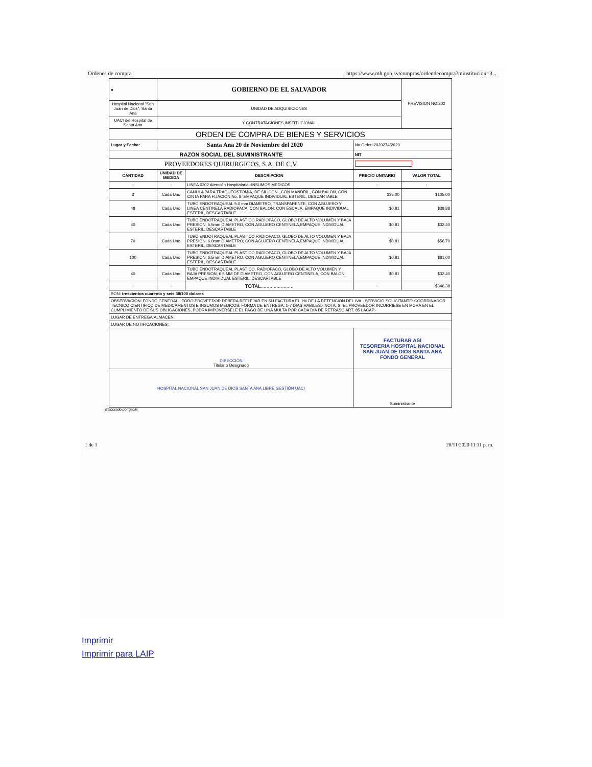Ordenes de compra https://www.mh.gob.sv/compras/ordendecompra?minstitucion=3...
| ● | GOBIERNO DE EL SALVADOR | | | PREVISION NO:202 |
| Hospital Nacional "San Juan de Dios", Santa Ana | UNIDAD DE ADQUISICIONES | | | |
| UACI del Hospital de Santa Ana | Y CONTRATACIONES INSTITUCIONAL | | | |
| ORDEN DE COMPRA DE BIENES Y SERVICIOS | | | | |
| Lugar y Fecha: | Santa Ana 20 de Noviembre del 2020 | | No.Orden:2020274/2020 | |
| RAZON SOCIAL DEL SUMINISTRANTE | | | NIT | |
| PROVEEDORES QUIRURGICOS, S.A. DE C.V. | | | | |
| CANTIDAD | UNIDAD DE MEDIDA | DESCRIPCION | PRECIO UNITARIO | VALOR TOTAL |
| - | - | LINEA 0202 Atención Hospitalaria--INSUMOS MEDICOS | - | - |
| 3 | Cada Uno | CANULA PARA TRAQUEOSTOMIA, DE SILICON , CON MANDRIL, CON BALON, CON CINTA PARA FIJACION No. 8, EMPAQUE INDIVIDUAL ESTERIL, DESCARTABLE | $35.00 | $105.00 |
| 48 | Cada Uno | TUBO ENDOTRAQUEAL 5.0 mm DIAMETRO, TRANSPARENTE, CON AGUJERO Y LINEA CENTINELA RADIOPACA, CON BALON, CON ESCALA, EMPAQUE INDIVIDUAL ESTERIL, DESCARTABLE | $0.81 | $38.88 |
| 40 | Cada Uno | TUBO ENDOTRAQUEAL PLASTICO,RADIOPACO, GLOBO DE ALTO VOLUMEN Y BAJA PRESION, 5.5mm DIAMETRO, CON AGUJERO CENTINELA,EMPAQUE INDIVIDUAL ESTERIL, DESCARTABLE | $0.81 | $32.40 |
| 70 | Cada Uno | TUBO ENDOTRAQUEAL PLASTICO,RADIOPACO, GLOBO DE ALTO VOLUMEN Y BAJA PRESION, 6.0mm DIAMETRO, CON AGUJERO CENTINELA,EMPAQUE INDIVIDUAL ESTERIL, DESCARTABLE | $0.81 | $56.70 |
| 100 | Cada Uno | TUBO ENDOTRAQUEAL PLASTICO,RADIOPACO, GLOBO DE ALTO VOLUMEN Y BAJA PRESION, 6.5mm DIAMETRO, CON AGUJERO CENTINELA,EMPAQUE INDIVIDUAL ESTERIL, DESCARTABLE | $0.81 | $81.00 |
| 40 | Cada Uno | TUBO ENDOTRAQUEAL PLASTICO, RADIOPACO, GLOBO DE ALTO VOLUMEN Y BAJA PRESION, 6.5 MM DE DIAMETRO, CON AGUJERO CENTINELA, CON BALON, EMPAQUE INDIVIDUAL ESTERIL, DESCARTABLE | $0.81 | $32.40 |
| - | - | TOTAL....................... | - | $346.38 |
| SON: trescientos cuarenta y seis 38/100 dolares | | | | |
| OBSERVACION: FONDO GENERAL.- TODO PROVEEDOR DEBERA REFLEJAR EN SU FACTURA EL 1% DE LA RETENCION DEL IVA.- SERVICIO SOLICITANTE: COORDINADOR TECNICO CIENTIFICO DE MEDICAMENTOS E INSUMOS MEDICOS. FORMA DE ENTREGA: 1-7 DIAS HABILES.- NOTA: SI EL PROVEEDOR INCURRIESE EN MORA EN EL CUMPLIMIENTO DE SUS OBLIGACIONES, PODRA IMPONERSELE EL PAGO DE UNA MULTA POR CADA DIA DE RETRASO ART. 85 LACAP.- | | | | |
| LUGAR DE ENTREGA:ALMACEN | | | | |
| LUGAR DE NOTIFICACIONES: | | | | |
| DIRECCIÓN Titular o Designado | | | FACTURAR ASI TESORERIA HOSPITAL NACIONAL SAN JUAN DE DIOS SANTA ANA FONDO GENERAL | |
| HOSPITAL NACIONAL SAN JUAN DE DIOS SANTA ANA LIBRE GESTIÓN UACI | | | Suministrante | |
Elaborado por:gsolis
1 de 1 20/11/2020 11:11 p. m.
Imprimir
Imprimir para LAIP